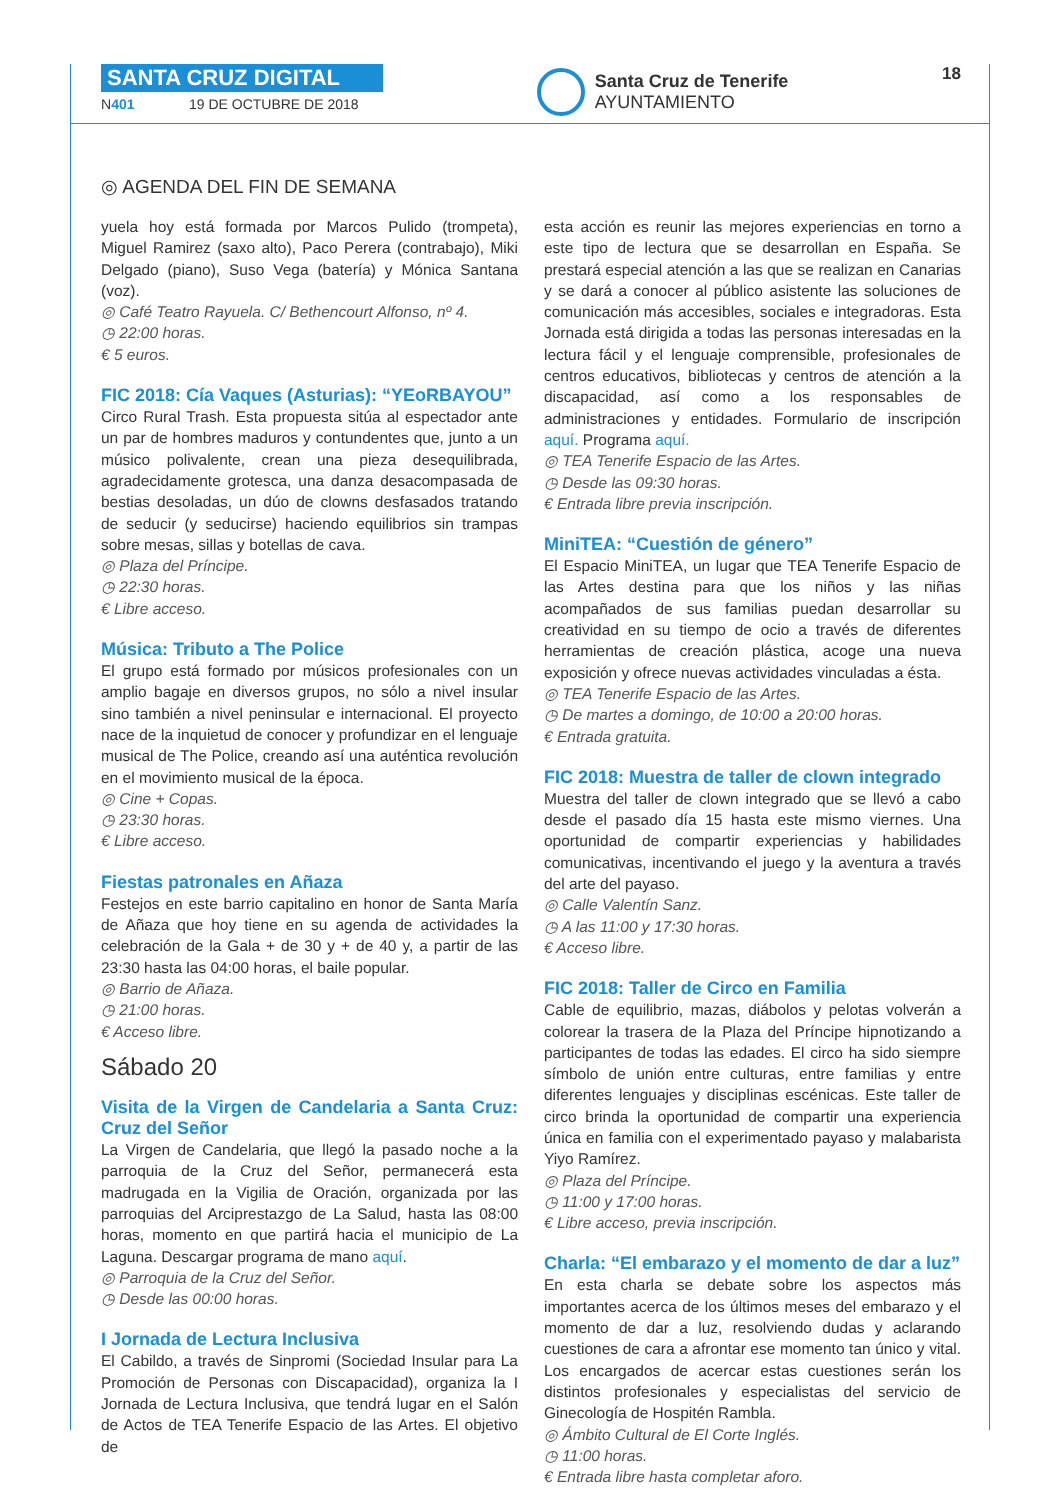SANTA CRUZ DIGITAL
N401 19 DE OCTUBRE DE 2018
Santa Cruz de Tenerife
AYUNTAMIENTO
18
◎ AGENDA DEL FIN DE SEMANA
yuela hoy está formada por Marcos Pulido (trompeta), Miguel Ramirez (saxo alto), Paco Perera (contrabajo), Miki Delgado (piano), Suso Vega (batería) y Mónica Santana (voz).
◎ Café Teatro Rayuela. C/ Bethencourt Alfonso, nº 4.
◷ 22:00 horas.
€ 5 euros.
FIC 2018: Cía Vaques (Asturias): “YEoRBAYOU”
Circo Rural Trash. Esta propuesta sitúa al espectador ante un par de hombres maduros y contundentes que, junto a un músico polivalente, crean una pieza desequilibrada, agradecidamente grotesca, una danza desacompasada de bestias desoladas, un dúo de clowns desfasados tratando de seducir (y seducirse) haciendo equilibrios sin trampas sobre mesas, sillas y botellas de cava.
◎ Plaza del Príncipe.
◷ 22:30 horas.
€ Libre acceso.
Música: Tributo a The Police
El grupo está formado por músicos profesionales con un amplio bagaje en diversos grupos, no sólo a nivel insular sino también a nivel peninsular e internacional. El proyecto nace de la inquietud de conocer y profundizar en el lenguaje musical de The Police, creando así una auténtica revolución en el movimiento musical de la época.
◎ Cine + Copas.
◷ 23:30 horas.
€ Libre acceso.
Fiestas patronales en Añaza
Festejos en este barrio capitalino en honor de Santa María de Añaza que hoy tiene en su agenda de actividades la celebración de la Gala + de 30 y + de 40 y, a partir de las 23:30 hasta las 04:00 horas, el baile popular.
◎ Barrio de Añaza.
◷ 21:00 horas.
€ Acceso libre.
Sábado 20
Visita de la Virgen de Candelaria a Santa Cruz: Cruz del Señor
La Virgen de Candelaria, que llegó la pasado noche a la parroquia de la Cruz del Señor, permanecerá esta madrugada en la Vigilia de Oración, organizada por las parroquias del Arciprestazgo de La Salud, hasta las 08:00 horas, momento en que partirá hacia el municipio de La Laguna. Descargar programa de mano aquí.
◎ Parroquia de la Cruz del Señor.
◷ Desde las 00:00 horas.
I Jornada de Lectura Inclusiva
El Cabildo, a través de Sinpromi (Sociedad Insular para La Promoción de Personas con Discapacidad), organiza la I Jornada de Lectura Inclusiva, que tendrá lugar en el Salón de Actos de TEA Tenerife Espacio de las Artes. El objetivo de
esta acción es reunir las mejores experiencias en torno a este tipo de lectura que se desarrollan en España. Se prestará especial atención a las que se realizan en Canarias y se dará a conocer al público asistente las soluciones de comunicación más accesibles, sociales e integradoras. Esta Jornada está dirigida a todas las personas interesadas en la lectura fácil y el lenguaje comprensible, profesionales de centros educativos, bibliotecas y centros de atención a la discapacidad, así como a los responsables de administraciones y entidades. Formulario de inscripción aquí. Programa aquí.
◎ TEA Tenerife Espacio de las Artes.
◷ Desde las 09:30 horas.
€ Entrada libre previa inscripción.
MiniTEA: “Cuestión de género”
El Espacio MiniTEA, un lugar que TEA Tenerife Espacio de las Artes destina para que los niños y las niñas acompañados de sus familias puedan desarrollar su creatividad en su tiempo de ocio a través de diferentes herramientas de creación plástica, acoge una nueva exposición y ofrece nuevas actividades vinculadas a ésta.
◎ TEA Tenerife Espacio de las Artes.
◷ De martes a domingo, de 10:00 a 20:00 horas.
€ Entrada gratuita.
FIC 2018: Muestra de taller de clown integrado
Muestra del taller de clown integrado que se llevó a cabo desde el pasado día 15 hasta este mismo viernes. Una oportunidad de compartir experiencias y habilidades comunicativas, incentivando el juego y la aventura a través del arte del payaso.
◎ Calle Valentín Sanz.
◷ A las 11:00 y 17:30 horas.
€ Acceso libre.
FIC 2018: Taller de Circo en Familia
Cable de equilibrio, mazas, diábolos y pelotas volverán a colorear la trasera de la Plaza del Príncipe hipnotizando a participantes de todas las edades. El circo ha sido siempre símbolo de unión entre culturas, entre familias y entre diferentes lenguajes y disciplinas escénicas. Este taller de circo brinda la oportunidad de compartir una experiencia única en familia con el experimentado payaso y malabarista Yiyo Ramírez.
◎ Plaza del Príncipe.
◷ 11:00 y 17:00 horas.
€ Libre acceso, previa inscripción.
Charla: “El embarazo y el momento de dar a luz”
En esta charla se debate sobre los aspectos más importantes acerca de los últimos meses del embarazo y el momento de dar a luz, resolviendo dudas y aclarando cuestiones de cara a afrontar ese momento tan único y vital. Los encargados de acercar estas cuestiones serán los distintos profesionales y especialistas del servicio de Ginecología de Hospitén Rambla.
◎ Ámbito Cultural de El Corte Inglés.
◷ 11:00 horas.
€ Entrada libre hasta completar aforo.